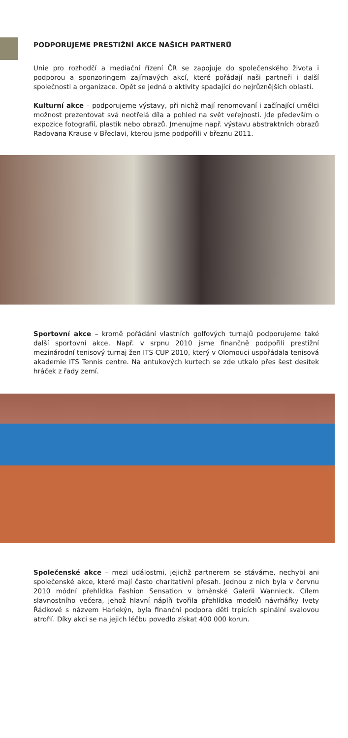PODPORUJEME PRESTIŽNÍ AKCE NAŠICH PARTNERŮ
Unie pro rozhodčí a mediační řízení ČR se zapojuje do společenského života i podporou a sponzoringem zajímavých akcí, které pořádají naši partneři i další společnosti a organizace. Opět se jedná o aktivity spadající do nejrůznějších oblastí.
Kulturní akce – podporujeme výstavy, při nichž mají renomovaní i začínající umělci možnost prezentovat svá neotřelá díla a pohled na svět veřejnosti. Jde především o expozice fotografií, plastik nebo obrazů. Jmenujme např. výstavu abstraktních obrazů Radovana Krause v Břeclavi, kterou jsme podpořili v březnu 2011.
Sportovní akce – kromě pořádání vlastních golfových turnajů podporujeme také další sportovní akce. Např. v srpnu 2010 jsme finančně podpořili prestižní mezinárodní tenisový turnaj žen ITS CUP 2010, který v Olomouci uspořádala tenisová akademie ITS Tennis centre. Na antukových kurtech se zde utkalo přes šest desítek hráček z řady zemí.
Společenské akce – mezi událostmi, jejichž partnerem se stáváme, nechybí ani společenské akce, které mají často charitativní přesah. Jednou z nich byla v červnu 2010 módní přehlídka Fashion Sensation v brněnské Galerii Wannieck. Cílem slavnostního večera, jehož hlavní náplň tvořila přehlídka modelů návrhářky Ivety Řádkové s názvem Harlekýn, byla finanční podpora dětí trpících spinální svalovou atrofií. Díky akci se na jejich léčbu povedlo získat 400 000 korun.